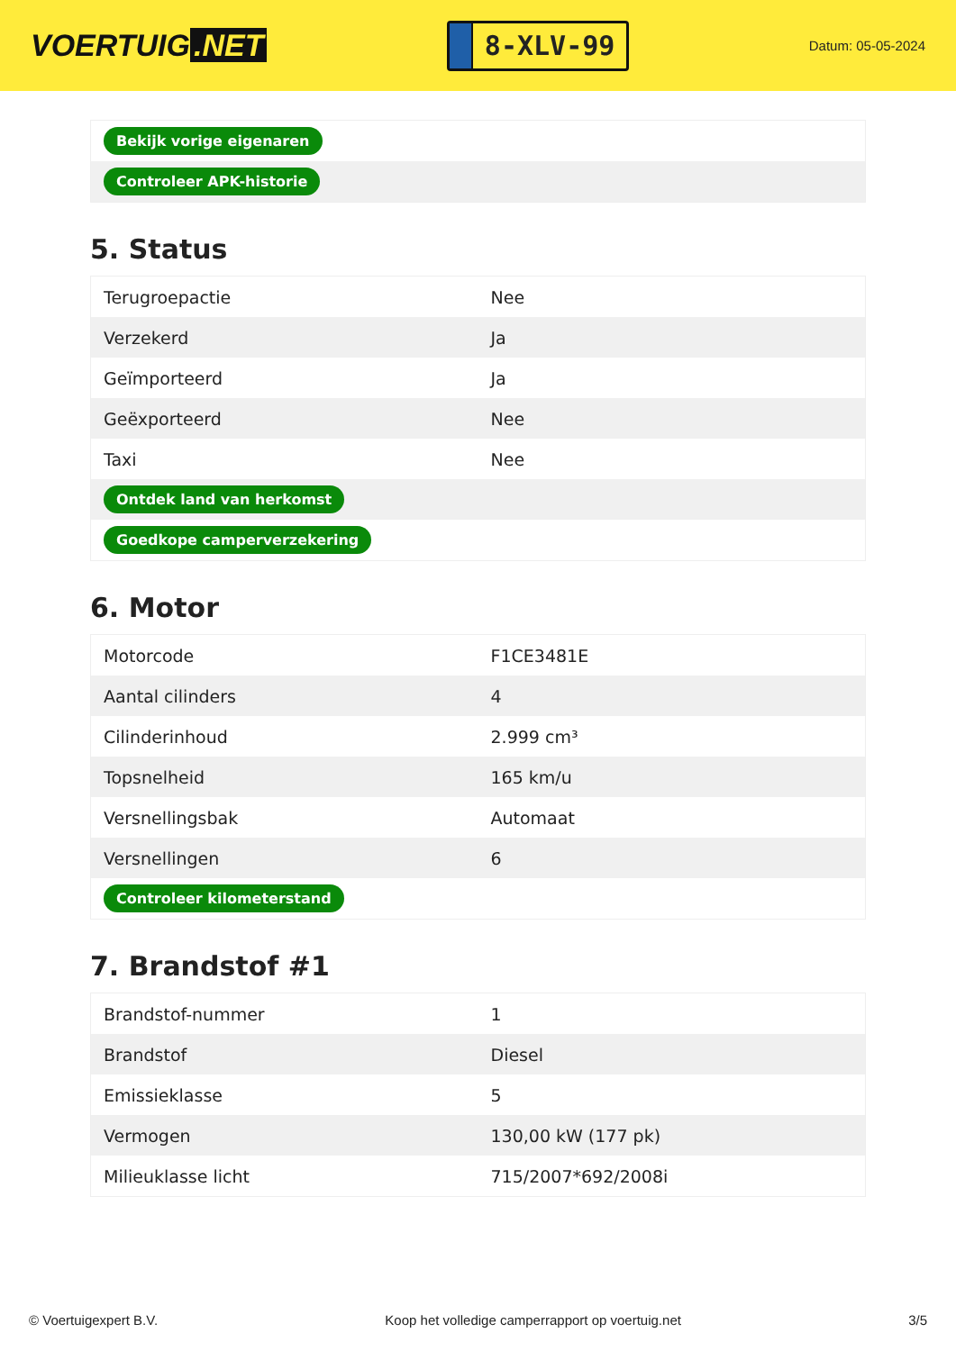VOERTUIG.NET
8-XLV-99
Datum: 05-05-2024
| Bekijk vorige eigenaren |
| Controleer APK-historie |
5. Status
| Terugroepactie | Nee |
| Verzekerd | Ja |
| Geïmporteerd | Ja |
| Geëxporteerd | Nee |
| Taxi | Nee |
| Ontdek land van herkomst | |
| Goedkope camperverzekering | |
6. Motor
| Motorcode | F1CE3481E |
| Aantal cilinders | 4 |
| Cilinderinhoud | 2.999 cm³ |
| Topsnelheid | 165 km/u |
| Versnellingsbak | Automaat |
| Versnellingen | 6 |
| Controleer kilometerstand | |
7. Brandstof #1
| Brandstof-nummer | 1 |
| Brandstof | Diesel |
| Emissieklasse | 5 |
| Vermogen | 130,00 kW (177 pk) |
| Milieuklasse licht | 715/2007*692/2008i |
© Voertuigexpert B.V. Koop het volledige camperrapport op voertuig.net 3/5